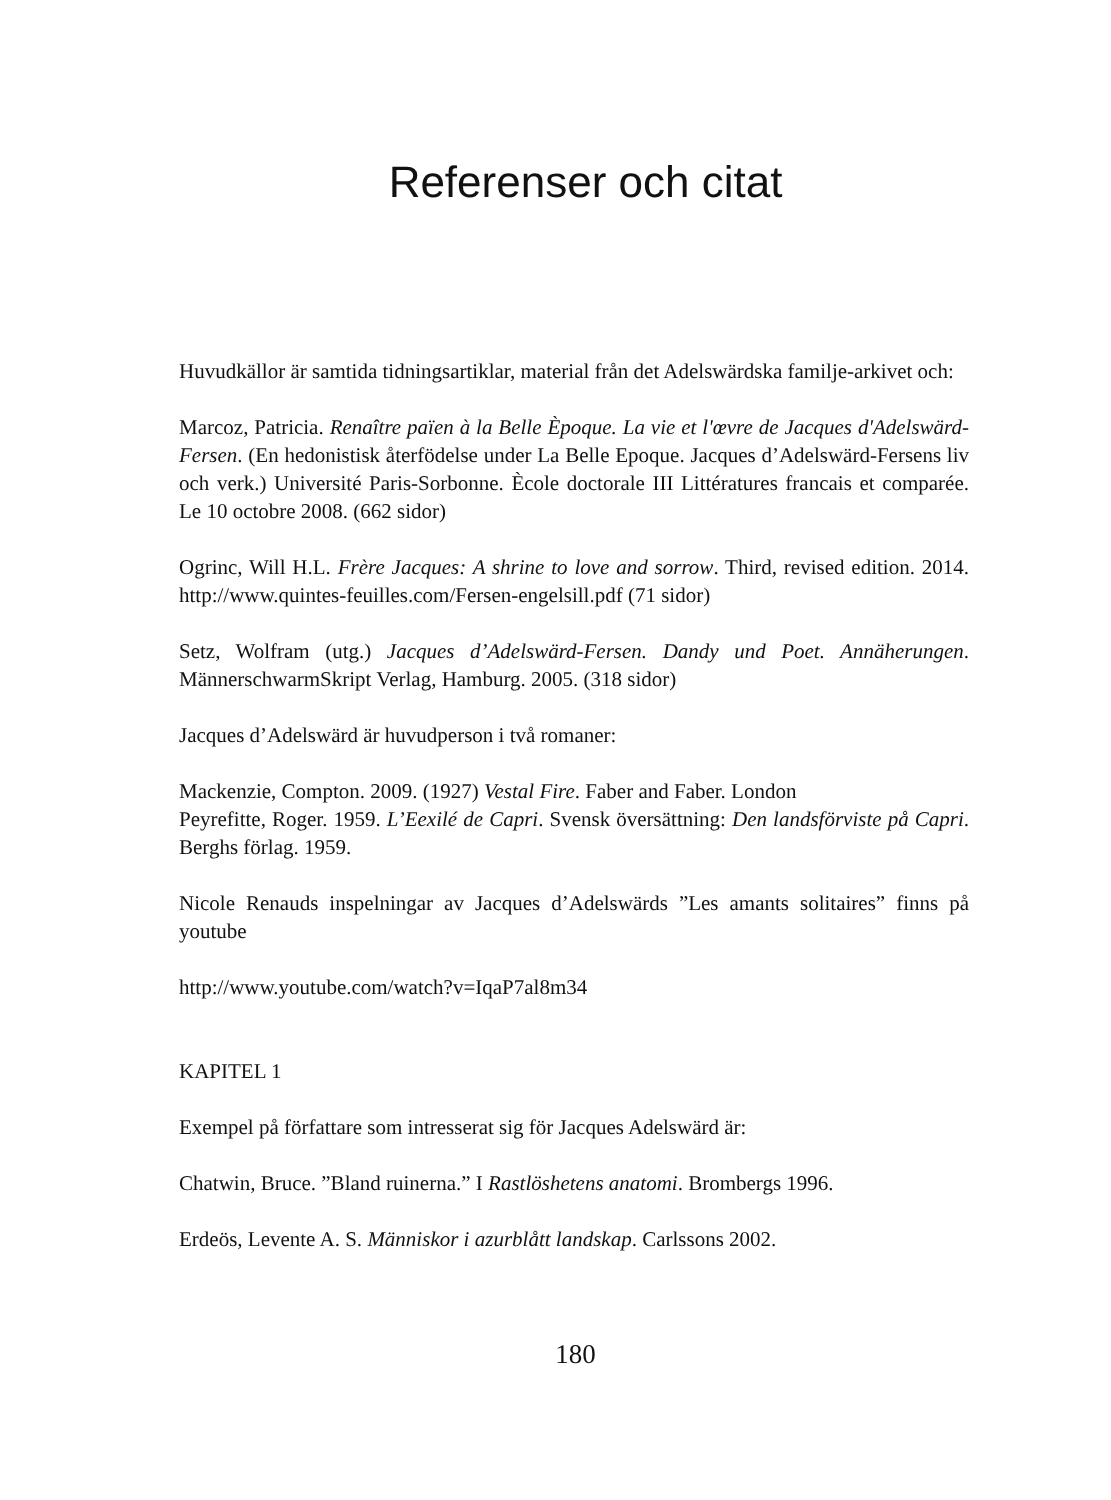Referenser och citat
Huvudkällor är samtida tidningsartiklar, material från det Adelswärdska familje-arkivet och:
Marcoz, Patricia. Renaître païen à la Belle Èpoque. La vie et l'œvre de Jacques d'Adelswärd-Fersen. (En hedonistisk återfödelse under La Belle Epoque. Jacques d’Adelswärd-Fersens liv och verk.) Université Paris-Sorbonne. Ècole doctorale III Littératures francais et comparée. Le 10 octobre 2008. (662 sidor)
Ogrinc, Will H.L. Frère Jacques: A shrine to love and sorrow. Third, revised edition. 2014. http://www.quintes-feuilles.com/Fersen-engelsill.pdf (71 sidor)
Setz, Wolfram (utg.) Jacques d’Adelswärd-Fersen. Dandy und Poet. Annäherungen. MännerschwarmSkript Verlag, Hamburg. 2005. (318 sidor)
Jacques d’Adelswärd är huvudperson i två romaner:
Mackenzie, Compton. 2009. (1927) Vestal Fire. Faber and Faber. London
Peyrefitte, Roger. 1959. L’Eexilé de Capri. Svensk översättning: Den landsförviste på Capri. Berghs förlag. 1959.
Nicole Renauds inspelningar av Jacques d’Adelswärds ”Les amants solitaires” finns på youtube
http://www.youtube.com/watch?v=IqaP7al8m34
KAPITEL 1
Exempel på författare som intresserat sig för Jacques Adelswärd är:
Chatwin, Bruce. ”Bland ruinerna.” I Rastlöshetens anatomi. Brombergs 1996.
Erdeös, Levente A. S. Människor i azurblått landskap. Carlssons 2002.
180